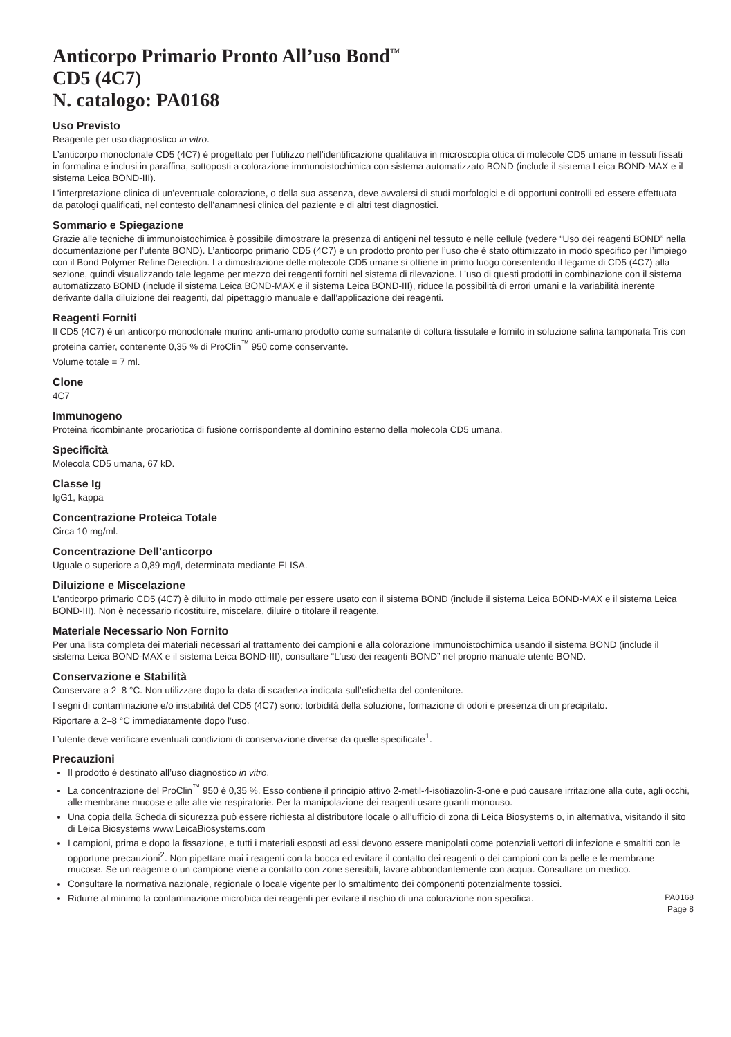Anticorpo Primario Pronto All’uso Bond<sup>™</sup>
CD5 (4C7)
N. catalogo: PA0168
Uso Previsto
Reagente per uso diagnostico in vitro.
L’anticorpo monoclonale CD5 (4C7) è progettato per l’utilizzo nell’identificazione qualitativa in microscopia ottica di molecole CD5 umane in tessuti fissati in formalina e inclusi in paraffina, sottoposti a colorazione immunoistochimica con sistema automatizzato BOND (include il sistema Leica BOND-MAX e il sistema Leica BOND-III).
L’interpretazione clinica di un’eventuale colorazione, o della sua assenza, deve avvalersi di studi morfologici e di opportuni controlli ed essere effettuata da patologi qualificati, nel contesto dell’anamnesi clinica del paziente e di altri test diagnostici.
Sommario e Spiegazione
Grazie alle tecniche di immunoistochimica è possibile dimostrare la presenza di antigeni nel tessuto e nelle cellule (vedere “Uso dei reagenti BOND” nella documentazione per l’utente BOND). L’anticorpo primario CD5 (4C7) è un prodotto pronto per l’uso che è stato ottimizzato in modo specifico per l’impiego con il Bond Polymer Refine Detection. La dimostrazione delle molecole CD5 umane si ottiene in primo luogo consentendo il legame di CD5 (4C7) alla sezione, quindi visualizzando tale legame per mezzo dei reagenti forniti nel sistema di rilevazione. L’uso di questi prodotti in combinazione con il sistema automatizzato BOND (include il sistema Leica BOND-MAX e il sistema Leica BOND-III), riduce la possibilità di errori umani e la variabilità inerente derivante dalla diluizione dei reagenti, dal pipettaggio manuale e dall’applicazione dei reagenti.
Reagenti Forniti
Il CD5 (4C7) è un anticorpo monoclonale murino anti-umano prodotto come surnatante di coltura tissutale e fornito in soluzione salina tamponata Tris con proteina carrier, contenente 0,35 % di ProClin<sup>™</sup> 950 come conservante.
Volume totale = 7 ml.
Clone
4C7
Immunogeno
Proteina ricombinante procariotica di fusione corrispondente al dominino esterno della molecola CD5 umana.
Specificità
Molecola CD5 umana, 67 kD.
Classe Ig
IgG1, kappa
Concentrazione Proteica Totale
Circa 10 mg/ml.
Concentrazione Dell’anticorpo
Uguale o superiore a 0,89 mg/l, determinata mediante ELISA.
Diluizione e Miscelazione
L’anticorpo primario CD5 (4C7) è diluito in modo ottimale per essere usato con il sistema BOND (include il sistema Leica BOND-MAX e il sistema Leica BOND-III). Non è necessario ricostituire, miscelare, diluire o titolare il reagente.
Materiale Necessario Non Fornito
Per una lista completa dei materiali necessari al trattamento dei campioni e alla colorazione immunoistochimica usando il sistema BOND (include il sistema Leica BOND-MAX e il sistema Leica BOND-III), consultare “L’uso dei reagenti BOND” nel proprio manuale utente BOND.
Conservazione e Stabilità
Conservare a 2–8 °C. Non utilizzare dopo la data di scadenza indicata sull’etichetta del contenitore.
I segni di contaminazione e/o instabilità del CD5 (4C7) sono: torbidità della soluzione, formazione di odori e presenza di un precipitato.
Riportare a 2–8 °C immediatamente dopo l’uso.
L’utente deve verificare eventuali condizioni di conservazione diverse da quelle specificate<sup>1</sup>.
Precauzioni
Il prodotto è destinato all’uso diagnostico in vitro.
La concentrazione del ProClin<sup>™</sup> 950 è 0,35 %. Esso contiene il principio attivo 2-metil-4-isotiazolin-3-one e può causare irritazione alla cute, agli occhi, alle membrane mucose e alle alte vie respiratorie. Per la manipolazione dei reagenti usare guanti monouso.
Una copia della Scheda di sicurezza può essere richiesta al distributore locale o all’ufficio di zona di Leica Biosystems o, in alternativa, visitando il sito di Leica Biosystems www.LeicaBiosystems.com
I campioni, prima e dopo la fissazione, e tutti i materiali esposti ad essi devono essere manipolati come potenziali vettori di infezione e smaltiti con le opportune precauzioni<sup>2</sup>. Non pipettare mai i reagenti con la bocca ed evitare il contatto dei reagenti o dei campioni con la pelle e le membrane mucose. Se un reagente o un campione viene a contatto con zone sensibili, lavare abbondantemente con acqua. Consultare un medico.
Consultare la normativa nazionale, regionale o locale vigente per lo smaltimento dei componenti potenzialmente tossici.
Ridurre al minimo la contaminazione microbica dei reagenti per evitare il rischio di una colorazione non specifica.
PA0168
Page 8